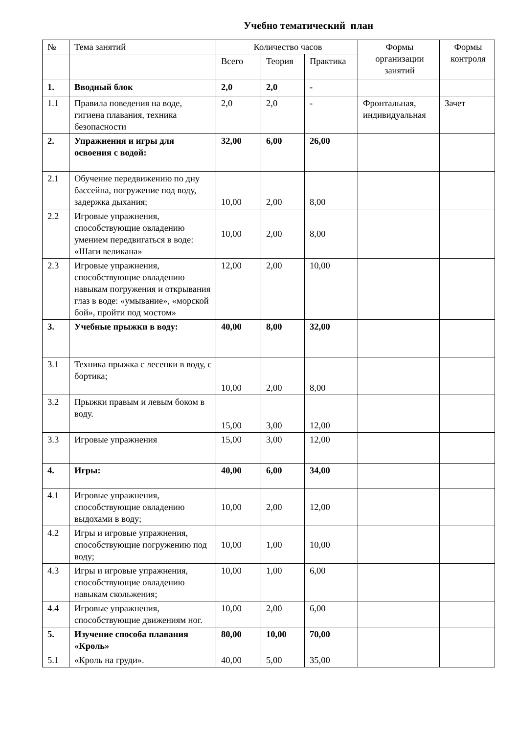Учебно тематический план
| № | Тема занятий | Количество часов | | | Формы организации занятий | Формы контроля |
| --- | --- | --- | --- | --- | --- | --- |
| | | Всего | Теория | Практика | | |
| 1. | Вводный блок | 2,0 | 2,0 | - | | |
| 1.1 | Правила поведения на воде, гигиена плавания, техника безопасности | 2,0 | 2,0 | - | Фронтальная, индивидуальная | Зачет |
| 2. | Упражнения и игры для освоения с водой: | 32,00 | 6,00 | 26,00 | | |
| 2.1 | Обучение передвижению по дну бассейна, погружение под воду, задержка дыхания; | 10,00 | 2,00 | 8,00 | | |
| 2.2 | Игровые упражнения, способствующие овладению умением передвигаться в воде: «Шаги великана» | 10,00 | 2,00 | 8,00 | | |
| 2.3 | Игровые упражнения, способствующие овладению навыкам погружения и открывания глаз в воде: «умывание», «морской бой», пройти под мостом» | 12,00 | 2,00 | 10,00 | | |
| 3. | Учебные прыжки в воду: | 40,00 | 8,00 | 32,00 | | |
| 3.1 | Техника прыжка с лесенки в воду, с бортика; | 10,00 | 2,00 | 8,00 | | |
| 3.2 | Прыжки правым и левым боком в воду. | 15,00 | 3,00 | 12,00 | | |
| 3.3 | Игровые упражнения | 15,00 | 3,00 | 12,00 | | |
| 4. | Игры: | 40,00 | 6,00 | 34,00 | | |
| 4.1 | Игровые упражнения, способствующие овладению выдохами в воду; | 10,00 | 2,00 | 12,00 | | |
| 4.2 | Игры и игровые упражнения, способствующие погружению под воду; | 10,00 | 1,00 | 10,00 | | |
| 4.3 | Игры и игровые упражнения, способствующие овладению навыкам скольжения; | 10,00 | 1,00 | 6,00 | | |
| 4.4 | Игровые упражнения, способствующие движениям ног. | 10,00 | 2,00 | 6,00 | | |
| 5. | Изучение способа плавания «Кроль» | 80,00 | 10,00 | 70,00 | | |
| 5.1 | «Кроль на груди». | 40,00 | 5,00 | 35,00 | | |